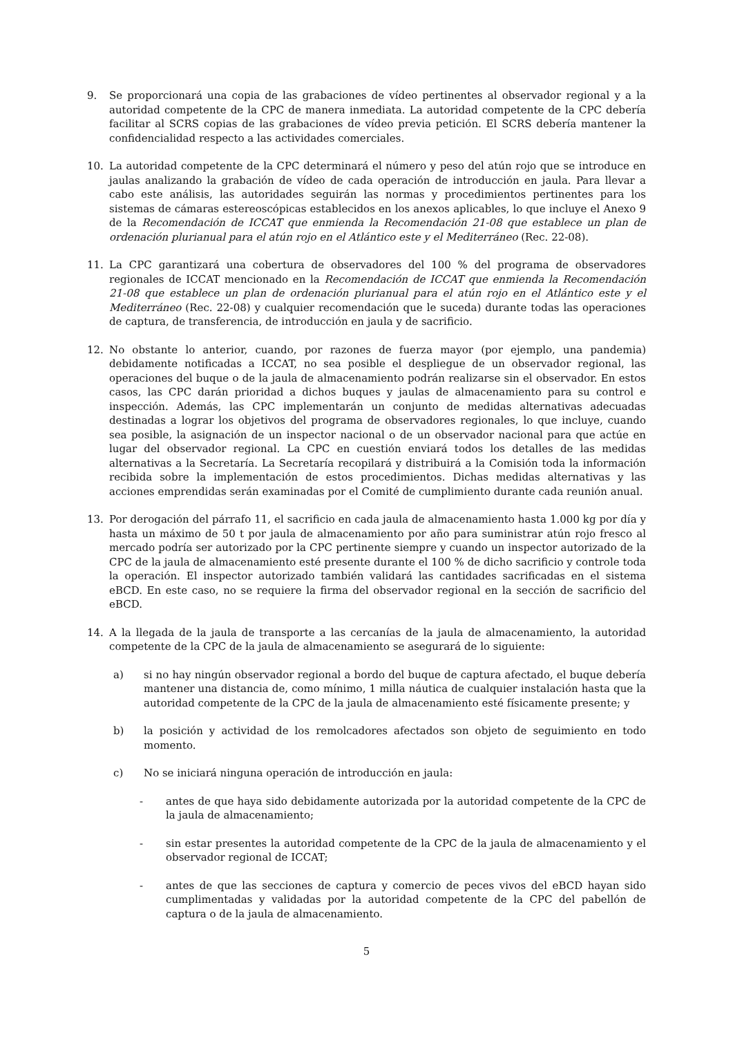9. Se proporcionará una copia de las grabaciones de vídeo pertinentes al observador regional y a la autoridad competente de la CPC de manera inmediata. La autoridad competente de la CPC debería facilitar al SCRS copias de las grabaciones de vídeo previa petición. El SCRS debería mantener la confidencialidad respecto a las actividades comerciales.
10. La autoridad competente de la CPC determinará el número y peso del atún rojo que se introduce en jaulas analizando la grabación de vídeo de cada operación de introducción en jaula. Para llevar a cabo este análisis, las autoridades seguirán las normas y procedimientos pertinentes para los sistemas de cámaras estereoscópicas establecidos en los anexos aplicables, lo que incluye el Anexo 9 de la Recomendación de ICCAT que enmienda la Recomendación 21-08 que establece un plan de ordenación plurianual para el atún rojo en el Atlántico este y el Mediterráneo (Rec. 22-08).
11. La CPC garantizará una cobertura de observadores del 100 % del programa de observadores regionales de ICCAT mencionado en la Recomendación de ICCAT que enmienda la Recomendación 21-08 que establece un plan de ordenación plurianual para el atún rojo en el Atlántico este y el Mediterráneo (Rec. 22-08) y cualquier recomendación que le suceda) durante todas las operaciones de captura, de transferencia, de introducción en jaula y de sacrificio.
12. No obstante lo anterior, cuando, por razones de fuerza mayor (por ejemplo, una pandemia) debidamente notificadas a ICCAT, no sea posible el despliegue de un observador regional, las operaciones del buque o de la jaula de almacenamiento podrán realizarse sin el observador. En estos casos, las CPC darán prioridad a dichos buques y jaulas de almacenamiento para su control e inspección. Además, las CPC implementarán un conjunto de medidas alternativas adecuadas destinadas a lograr los objetivos del programa de observadores regionales, lo que incluye, cuando sea posible, la asignación de un inspector nacional o de un observador nacional para que actúe en lugar del observador regional. La CPC en cuestión enviará todos los detalles de las medidas alternativas a la Secretaría. La Secretaría recopilará y distribuirá a la Comisión toda la información recibida sobre la implementación de estos procedimientos. Dichas medidas alternativas y las acciones emprendidas serán examinadas por el Comité de cumplimiento durante cada reunión anual.
13. Por derogación del párrafo 11, el sacrificio en cada jaula de almacenamiento hasta 1.000 kg por día y hasta un máximo de 50 t por jaula de almacenamiento por año para suministrar atún rojo fresco al mercado podría ser autorizado por la CPC pertinente siempre y cuando un inspector autorizado de la CPC de la jaula de almacenamiento esté presente durante el 100 % de dicho sacrificio y controle toda la operación. El inspector autorizado también validará las cantidades sacrificadas en el sistema eBCD. En este caso, no se requiere la firma del observador regional en la sección de sacrificio del eBCD.
14. A la llegada de la jaula de transporte a las cercanías de la jaula de almacenamiento, la autoridad competente de la CPC de la jaula de almacenamiento se asegurará de lo siguiente:
a) si no hay ningún observador regional a bordo del buque de captura afectado, el buque debería mantener una distancia de, como mínimo, 1 milla náutica de cualquier instalación hasta que la autoridad competente de la CPC de la jaula de almacenamiento esté físicamente presente; y
b) la posición y actividad de los remolcadores afectados son objeto de seguimiento en todo momento.
c) No se iniciará ninguna operación de introducción en jaula:
- antes de que haya sido debidamente autorizada por la autoridad competente de la CPC de la jaula de almacenamiento;
- sin estar presentes la autoridad competente de la CPC de la jaula de almacenamiento y el observador regional de ICCAT;
- antes de que las secciones de captura y comercio de peces vivos del eBCD hayan sido cumplimentadas y validadas por la autoridad competente de la CPC del pabellón de captura o de la jaula de almacenamiento.
5